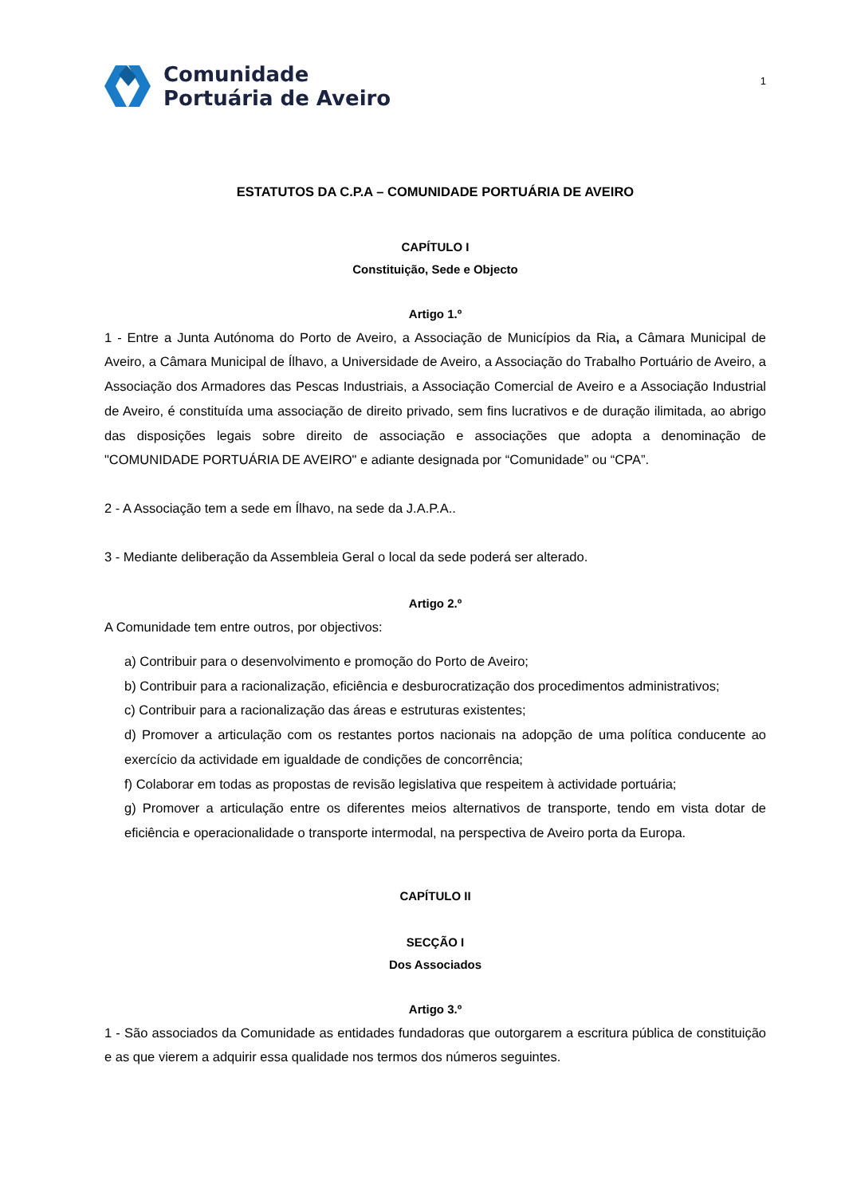Comunidade
Portuária de Aveiro
1
ESTATUTOS DA C.P.A – COMUNIDADE PORTUÁRIA DE AVEIRO
CAPÍTULO I
Constituição, Sede e Objecto
Artigo 1.º
1 - Entre a Junta Autónoma do Porto de Aveiro, a Associação de Municípios da Ria, a Câmara Municipal de Aveiro, a Câmara Municipal de Ílhavo, a Universidade de Aveiro, a Associação do Trabalho Portuário de Aveiro, a Associação dos Armadores das Pescas Industriais, a Associação Comercial de Aveiro e a Associação Industrial de Aveiro, é constituída uma associação de direito privado, sem fins lucrativos e de duração ilimitada, ao abrigo das disposições legais sobre direito de associação e associações que adopta a denominação de "COMUNIDADE PORTUÁRIA DE AVEIRO" e adiante designada por “Comunidade” ou “CPA”.
2 - A Associação tem a sede em Ílhavo, na sede da J.A.P.A..
3 - Mediante deliberação da Assembleia Geral o local da sede poderá ser alterado.
Artigo 2.º
A Comunidade tem entre outros, por objectivos:
a) Contribuir para o desenvolvimento e promoção do Porto de Aveiro;
b) Contribuir para a racionalização, eficiência e desburocratização dos procedimentos administrativos;
c) Contribuir para a racionalização das áreas e estruturas existentes;
d) Promover a articulação com os restantes portos nacionais na adopção de uma política conducente ao exercício da actividade em igualdade de condições de concorrência;
f) Colaborar em todas as propostas de revisão legislativa que respeitem à actividade portuária;
g) Promover a articulação entre os diferentes meios alternativos de transporte, tendo em vista dotar de eficiência e operacionalidade o transporte intermodal, na perspectiva de Aveiro porta da Europa.
CAPÍTULO II
SECÇÃO I
Dos Associados
Artigo 3.º
1 - São associados da Comunidade as entidades fundadoras que outorgarem a escritura pública de constituição e as que vierem a adquirir essa qualidade nos termos dos números seguintes.